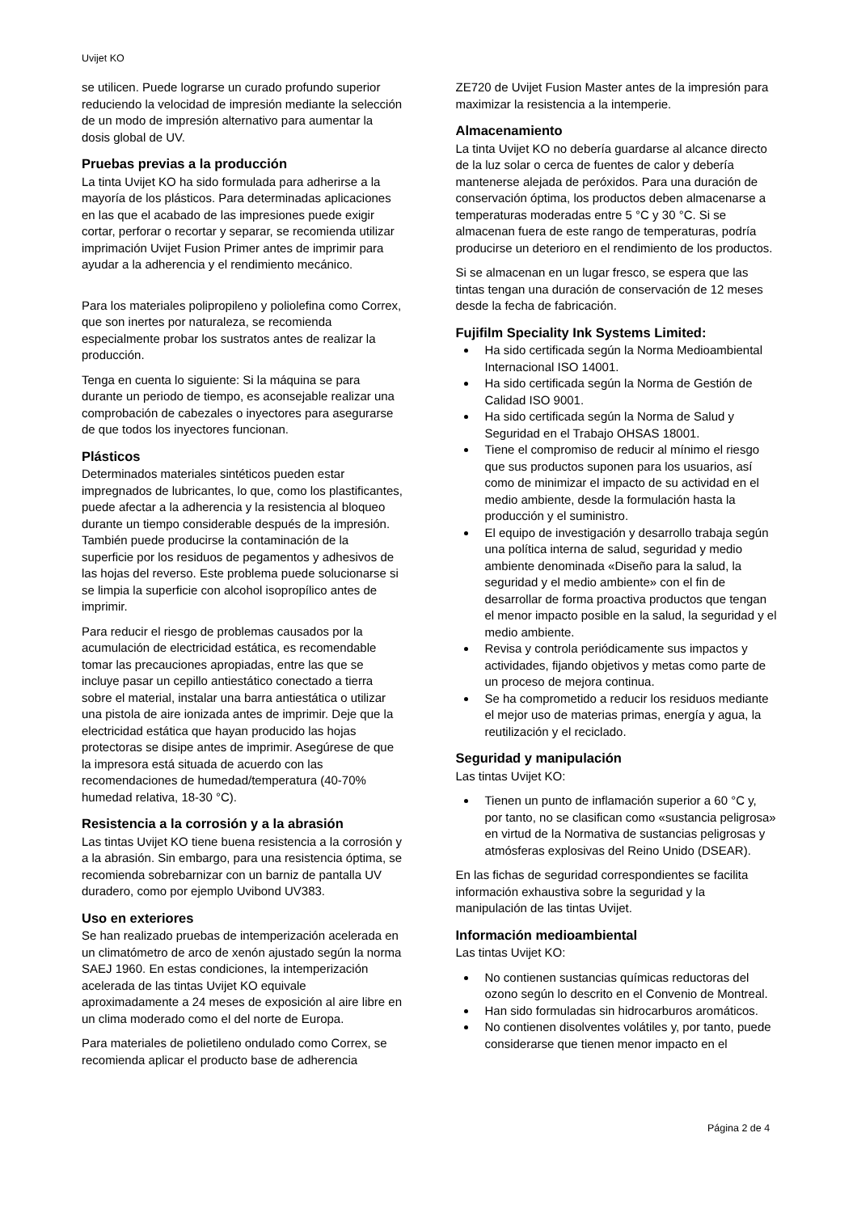Uvijet KO
se utilicen. Puede lograrse un curado profundo superior reduciendo la velocidad de impresión mediante la selección de un modo de impresión alternativo para aumentar la dosis global de UV.
Pruebas previas a la producción
La tinta Uvijet KO ha sido formulada para adherirse a la mayoría de los plásticos. Para determinadas aplicaciones en las que el acabado de las impresiones puede exigir cortar, perforar o recortar y separar, se recomienda utilizar imprimación Uvijet Fusion Primer antes de imprimir para ayudar a la adherencia y el rendimiento mecánico.
Para los materiales polipropileno y poliolefina como Correx, que son inertes por naturaleza, se recomienda especialmente probar los sustratos antes de realizar la producción.
Tenga en cuenta lo siguiente: Si la máquina se para durante un periodo de tiempo, es aconsejable realizar una comprobación de cabezales o inyectores para asegurarse de que todos los inyectores funcionan.
Plásticos
Determinados materiales sintéticos pueden estar impregnados de lubricantes, lo que, como los plastificantes, puede afectar a la adherencia y la resistencia al bloqueo durante un tiempo considerable después de la impresión. También puede producirse la contaminación de la superficie por los residuos de pegamentos y adhesivos de las hojas del reverso. Este problema puede solucionarse si se limpia la superficie con alcohol isopropílico antes de imprimir.
Para reducir el riesgo de problemas causados por la acumulación de electricidad estática, es recomendable tomar las precauciones apropiadas, entre las que se incluye pasar un cepillo antiestático conectado a tierra sobre el material, instalar una barra antiestática o utilizar una pistola de aire ionizada antes de imprimir. Deje que la electricidad estática que hayan producido las hojas protectoras se disipe antes de imprimir. Asegúrese de que la impresora está situada de acuerdo con las recomendaciones de humedad/temperatura (40-70% humedad relativa, 18-30 °C).
Resistencia a la corrosión y a la abrasión
Las tintas Uvijet KO tiene buena resistencia a la corrosión y a la abrasión. Sin embargo, para una resistencia óptima, se recomienda sobrebarnizar con un barniz de pantalla UV duradero, como por ejemplo Uvibond UV383.
Uso en exteriores
Se han realizado pruebas de intemperización acelerada en un climatómetro de arco de xenón ajustado según la norma SAEJ 1960. En estas condiciones, la intemperización acelerada de las tintas Uvijet KO equivale aproximadamente a 24 meses de exposición al aire libre en un clima moderado como el del norte de Europa.
Para materiales de polietileno ondulado como Correx, se recomienda aplicar el producto base de adherencia
ZE720 de Uvijet Fusion Master antes de la impresión para maximizar la resistencia a la intemperie.
Almacenamiento
La tinta Uvijet KO no debería guardarse al alcance directo de la luz solar o cerca de fuentes de calor y debería mantenerse alejada de peróxidos. Para una duración de conservación óptima, los productos deben almacenarse a temperaturas moderadas entre 5 °C y 30 °C. Si se almacenan fuera de este rango de temperaturas, podría producirse un deterioro en el rendimiento de los productos.
Si se almacenan en un lugar fresco, se espera que las tintas tengan una duración de conservación de 12 meses desde la fecha de fabricación.
Fujifilm Speciality Ink Systems Limited:
Ha sido certificada según la Norma Medioambiental Internacional ISO 14001.
Ha sido certificada según la Norma de Gestión de Calidad ISO 9001.
Ha sido certificada según la Norma de Salud y Seguridad en el Trabajo OHSAS 18001.
Tiene el compromiso de reducir al mínimo el riesgo que sus productos suponen para los usuarios, así como de minimizar el impacto de su actividad en el medio ambiente, desde la formulación hasta la producción y el suministro.
El equipo de investigación y desarrollo trabaja según una política interna de salud, seguridad y medio ambiente denominada «Diseño para la salud, la seguridad y el medio ambiente» con el fin de desarrollar de forma proactiva productos que tengan el menor impacto posible en la salud, la seguridad y el medio ambiente.
Revisa y controla periódicamente sus impactos y actividades, fijando objetivos y metas como parte de un proceso de mejora continua.
Se ha comprometido a reducir los residuos mediante el mejor uso de materias primas, energía y agua, la reutilización y el reciclado.
Seguridad y manipulación
Las tintas Uvijet KO:
Tienen un punto de inflamación superior a 60 °C y, por tanto, no se clasifican como «sustancia peligrosa» en virtud de la Normativa de sustancias peligrosas y atmósferas explosivas del Reino Unido (DSEAR).
En las fichas de seguridad correspondientes se facilita información exhaustiva sobre la seguridad y la manipulación de las tintas Uvijet.
Información medioambiental
Las tintas Uvijet KO:
No contienen sustancias químicas reductoras del ozono según lo descrito en el Convenio de Montreal.
Han sido formuladas sin hidrocarburos aromáticos.
No contienen disolventes volátiles y, por tanto, puede considerarse que tienen menor impacto en el
Página 2 de 4